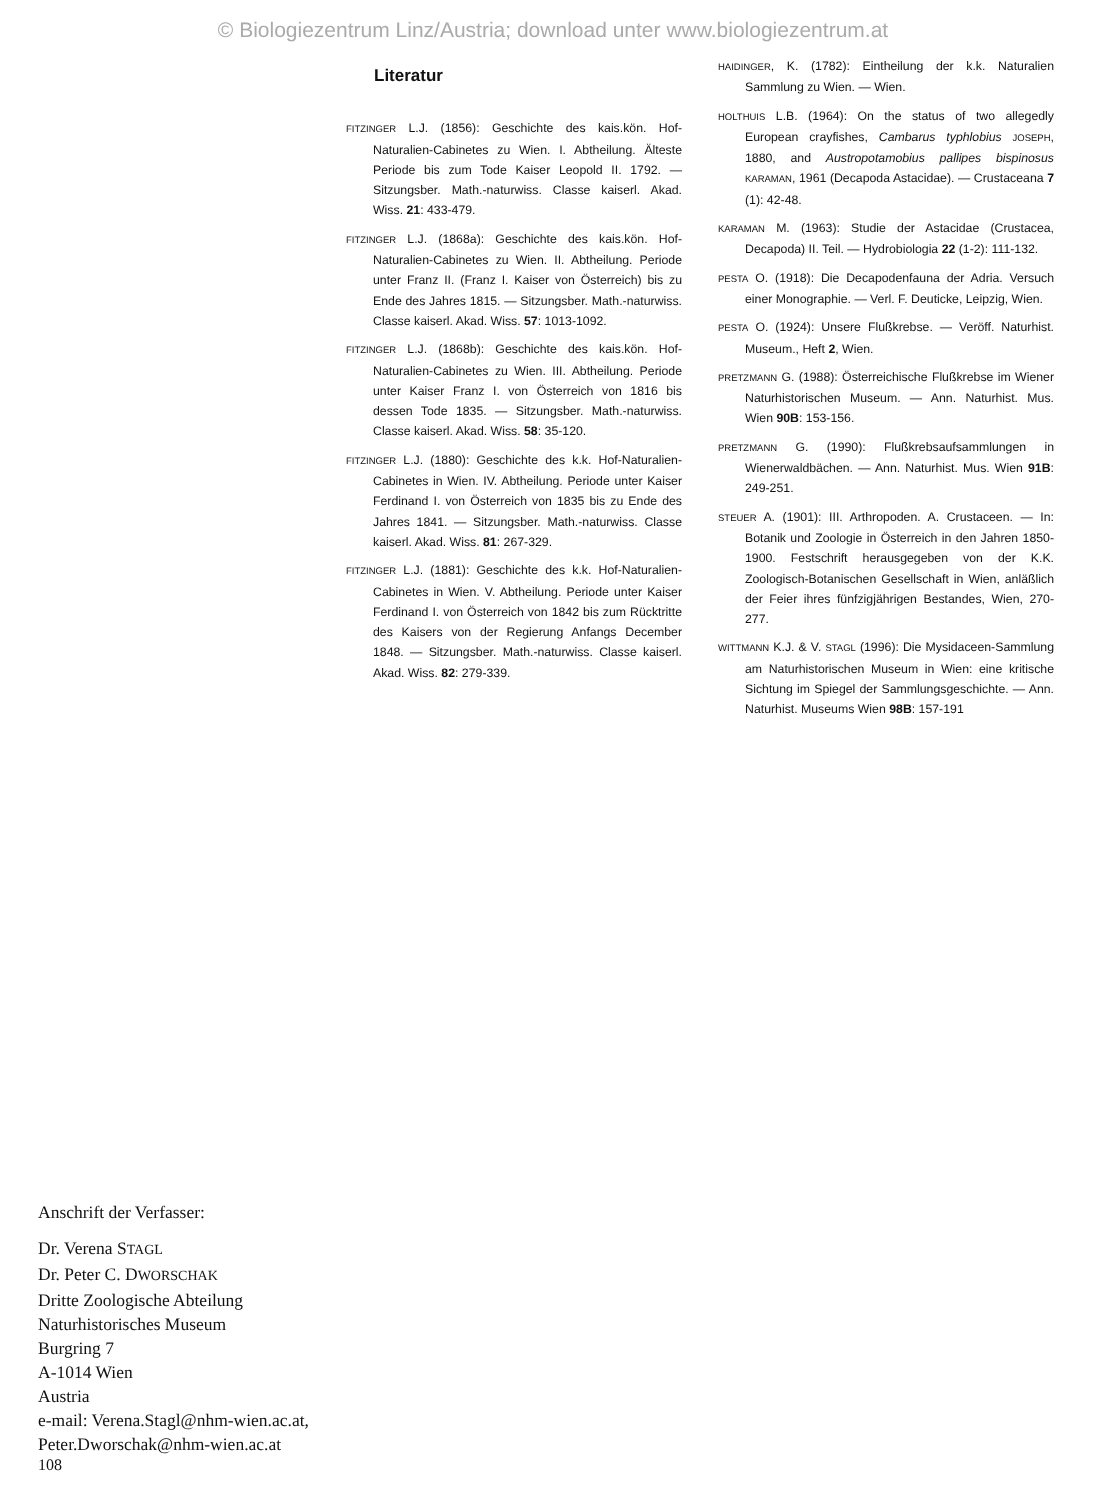© Biologiezentrum Linz/Austria; download unter www.biologiezentrum.at
Literatur
FITZINGER L.J. (1856): Geschichte des kais.kön. Hof-Naturalien-Cabinetes zu Wien. I. Abtheilung. Älteste Periode bis zum Tode Kaiser Leopold II. 1792. — Sitzungsber. Math.-naturwiss. Classe kaiserl. Akad. Wiss. 21: 433-479.
FITZINGER L.J. (1868a): Geschichte des kais.kön. Hof-Naturalien-Cabinetes zu Wien. II. Abtheilung. Periode unter Franz II. (Franz I. Kaiser von Österreich) bis zu Ende des Jahres 1815. — Sitzungsber. Math.-naturwiss. Classe kaiserl. Akad. Wiss. 57: 1013-1092.
FITZINGER L.J. (1868b): Geschichte des kais.kön. Hof-Naturalien-Cabinetes zu Wien. III. Abtheilung. Periode unter Kaiser Franz I. von Österreich von 1816 bis dessen Tode 1835. — Sitzungsber. Math.-naturwiss. Classe kaiserl. Akad. Wiss. 58: 35-120.
FITZINGER L.J. (1880): Geschichte des k.k. Hof-Naturalien-Cabinetes in Wien. IV. Abtheilung. Periode unter Kaiser Ferdinand I. von Österreich von 1835 bis zu Ende des Jahres 1841. — Sitzungsber. Math.-naturwiss. Classe kaiserl. Akad. Wiss. 81: 267-329.
FITZINGER L.J. (1881): Geschichte des k.k. Hof-Naturalien-Cabinetes in Wien. V. Abtheilung. Periode unter Kaiser Ferdinand I. von Österreich von 1842 bis zum Rücktritte des Kaisers von der Regierung Anfangs December 1848. — Sitzungsber. Math.-naturwiss. Classe kaiserl. Akad. Wiss. 82: 279-339.
HAIDINGER, K. (1782): Eintheilung der k.k. Naturalien Sammlung zu Wien. — Wien.
HOLTHUIS L.B. (1964): On the status of two allegedly European crayfishes, Cambarus typhlobius JOSEPH, 1880, and Austropotamobius pallipes bispinosus KARAMAN, 1961 (Decapoda Astacidae). — Crustaceana 7 (1): 42-48.
KARAMAN M. (1963): Studie der Astacidae (Crustacea, Decapoda) II. Teil. — Hydrobiologia 22 (1-2): 111-132.
PESTA O. (1918): Die Decapodenfauna der Adria. Versuch einer Monographie. — Verl. F. Deuticke, Leipzig, Wien.
PESTA O. (1924): Unsere Flußkrebse. — Veröff. Naturhist. Museum., Heft 2, Wien.
PRETZMANN G. (1988): Österreichische Flußkrebse im Wiener Naturhistorischen Museum. — Ann. Naturhist. Mus. Wien 90B: 153-156.
PRETZMANN G. (1990): Flußkrebsaufsammlungen in Wienerwaldbächen. — Ann. Naturhist. Mus. Wien 91B: 249-251.
STEUER A. (1901): III. Arthropoden. A. Crustaceen. — In: Botanik und Zoologie in Österreich in den Jahren 1850-1900. Festschrift herausgegeben von der K.K. Zoologisch-Botanischen Gesellschaft in Wien, anläßlich der Feier ihres fünfzigjährigen Bestandes, Wien, 270-277.
WITTMANN K.J. & V. STAGL (1996): Die Mysidaceen-Sammlung am Naturhistorischen Museum in Wien: eine kritische Sichtung im Spiegel der Sammlungsgeschichte. — Ann. Naturhist. Museums Wien 98B: 157-191
Anschrift der Verfasser:
Dr. Verena STAGL
Dr. Peter C. DWORSCHAK
Dritte Zoologische Abteilung
Naturhistorisches Museum
Burgring 7
A-1014 Wien
Austria
e-mail: Verena.Stagl@nhm-wien.ac.at,
Peter.Dworschak@nhm-wien.ac.at
108